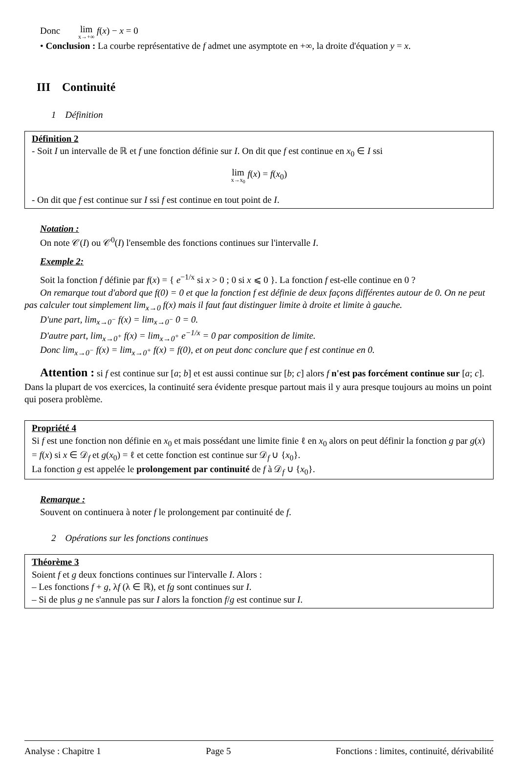Donc lim x→+∞ f(x) − x = 0
• Conclusion : La courbe représentative de f admet une asymptote en +∞, la droite d'équation y = x.
III Continuité
1 Définition
Définition 2
- Soit I un intervalle de ℝ et f une fonction définie sur I. On dit que f est continue en x<sub>0</sub> ∈ I ssi
lim x→x<sub>0</sub> f(x) = f(x<sub>0</sub>)
- On dit que f est continue sur I ssi f est continue en tout point de I.
Notation :
On note 𝒞(I) ou 𝒞<sup>0</sup>(I) l'ensemble des fonctions continues sur l'intervalle I.
Exemple 2:
Soit la fonction f définie par f(x) = { e<sup>−1/x</sup> si x > 0 ; 0 si x ⩽ 0 }. La fonction f est-elle continue en 0 ?
On remarque tout d'abord que f(0) = 0 et que la fonction f est définie de deux façons différentes autour de 0. On ne peut pas calculer tout simplement lim<sub>x→0</sub> f(x) mais il faut faut distinguer limite à droite et limite à gauche.
D'une part, lim<sub>x→0<sup>−</sup></sub> f(x) = lim<sub>x→0<sup>−</sup></sub> 0 = 0.
D'autre part, lim<sub>x→0<sup>+</sup></sub> f(x) = lim<sub>x→0<sup>+</sup></sub> e<sup>−1/x</sup> = 0 par composition de limite.
Donc lim<sub>x→0<sup>−</sup></sub> f(x) = lim<sub>x→0<sup>+</sup></sub> f(x) = f(0), et on peut donc conclure que f est continue en 0.
Attention : si f est continue sur [a; b] et est aussi continue sur [b; c] alors f n'est pas forcément continue sur [a; c]. Dans la plupart de vos exercices, la continuité sera évidente presque partout mais il y aura presque toujours au moins un point qui posera problème.
Propriété 4
Si f est une fonction non définie en x<sub>0</sub> et mais possédant une limite finie ℓ en x<sub>0</sub> alors on peut définir la fonction g par g(x) = f(x) si x ∈ 𝒟<sub>f</sub> et g(x<sub>0</sub>) = ℓ et cette fonction est continue sur 𝒟<sub>f</sub> ∪ {x<sub>0</sub>}.
La fonction g est appelée le prolongement par continuité de f à 𝒟<sub>f</sub> ∪ {x<sub>0</sub>}.
Remarque :
Souvent on continuera à noter f le prolongement par continuité de f.
2 Opérations sur les fonctions continues
Théorème 3
Soient f et g deux fonctions continues sur l'intervalle I. Alors :
– Les fonctions f + g, λf (λ ∈ ℝ), et fg sont continues sur I.
– Si de plus g ne s'annule pas sur I alors la fonction f/g est continue sur I.
Analyse : Chapitre 1 Page 5 Fonctions : limites, continuité, dérivabilité